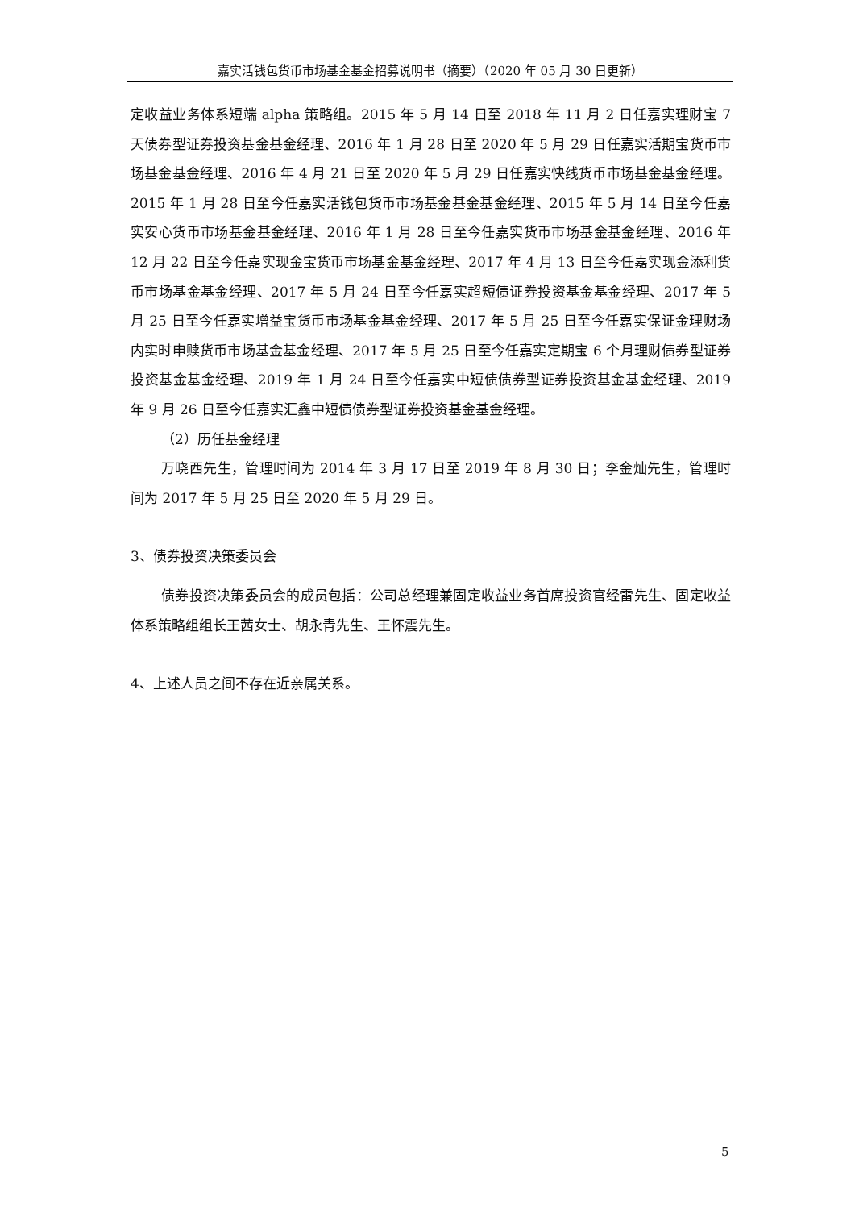嘉实活钱包货币市场基金基金招募说明书（摘要）（2020 年 05 月 30 日更新）
定收益业务体系短端 alpha 策略组。2015 年 5 月 14 日至 2018 年 11 月 2 日任嘉实理财宝 7 天债券型证券投资基金基金经理、2016 年 1 月 28 日至 2020 年 5 月 29 日任嘉实活期宝货币市场基金基金经理、2016 年 4 月 21 日至 2020 年 5 月 29 日任嘉实快线货币市场基金基金经理。2015 年 1 月 28 日至今任嘉实活钱包货币市场基金基金基金经理、2015 年 5 月 14 日至今任嘉实安心货币市场基金基金经理、2016 年 1 月 28 日至今任嘉实货币市场基金基金经理、2016 年 12 月 22 日至今任嘉实现金宝货币市场基金基金经理、2017 年 4 月 13 日至今任嘉实现金添利货币市场基金基金经理、2017 年 5 月 24 日至今任嘉实超短债证券投资基金基金经理、2017 年 5 月 25 日至今任嘉实增益宝货币市场基金基金经理、2017 年 5 月 25 日至今任嘉实保证金理财场内实时申赎货币市场基金基金经理、2017 年 5 月 25 日至今任嘉实定期宝 6 个月理财债券型证券投资基金基金经理、2019 年 1 月 24 日至今任嘉实中短债债券型证券投资基金基金经理、2019 年 9 月 26 日至今任嘉实汇鑫中短债债券型证券投资基金基金经理。
（2）历任基金经理
万晓西先生，管理时间为 2014 年 3 月 17 日至 2019 年 8 月 30 日；李金灿先生，管理时间为 2017 年 5 月 25 日至 2020 年 5 月 29 日。
3、债券投资决策委员会
债券投资决策委员会的成员包括：公司总经理兼固定收益业务首席投资官经雷先生、固定收益体系策略组组长王茜女士、胡永青先生、王怀震先生。
4、上述人员之间不存在近亲属关系。
5